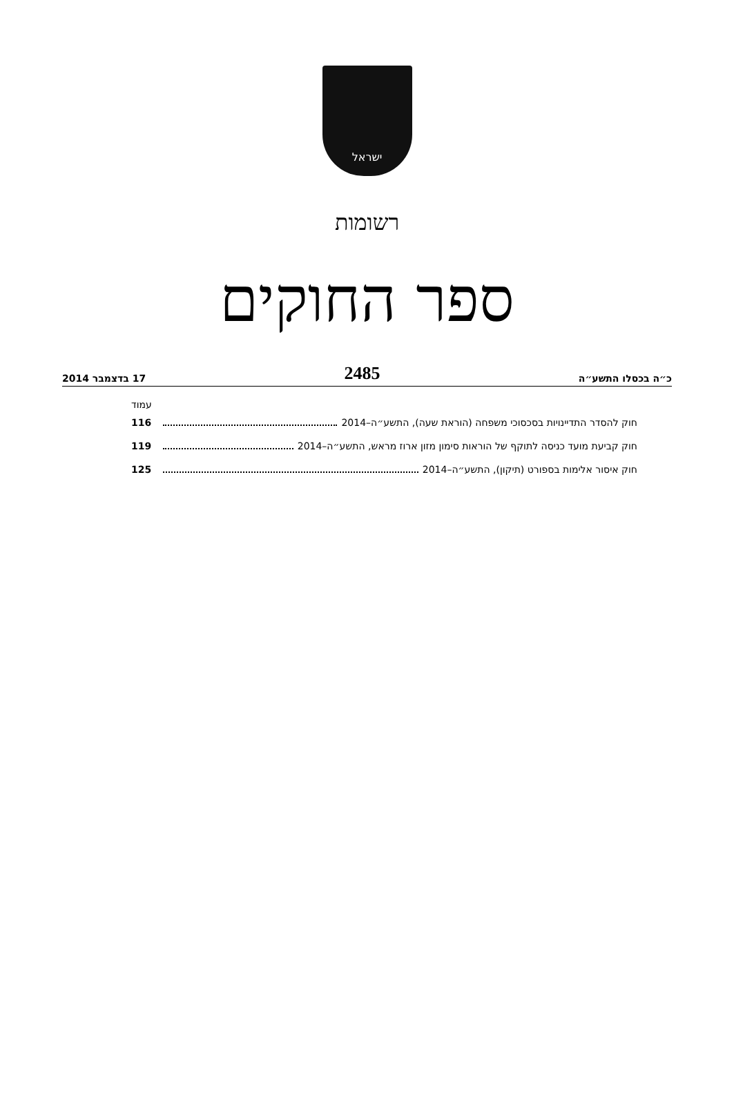ישראל
רשומות
ספר החוקים
כ״ה בכסלו התשע״ה 2485 17 בדצמבר 2014
עמוד
חוק להסדר התדיינויות בסכסוכי משפחה (הוראת שעה), התשע״ה–2014 116
חוק קביעת מועד כניסה לתוקף של הוראות סימון מזון ארוז מראש, התשע״ה–2014 119
חוק איסור אלימות בספורט (תיקון), התשע״ה–2014 125